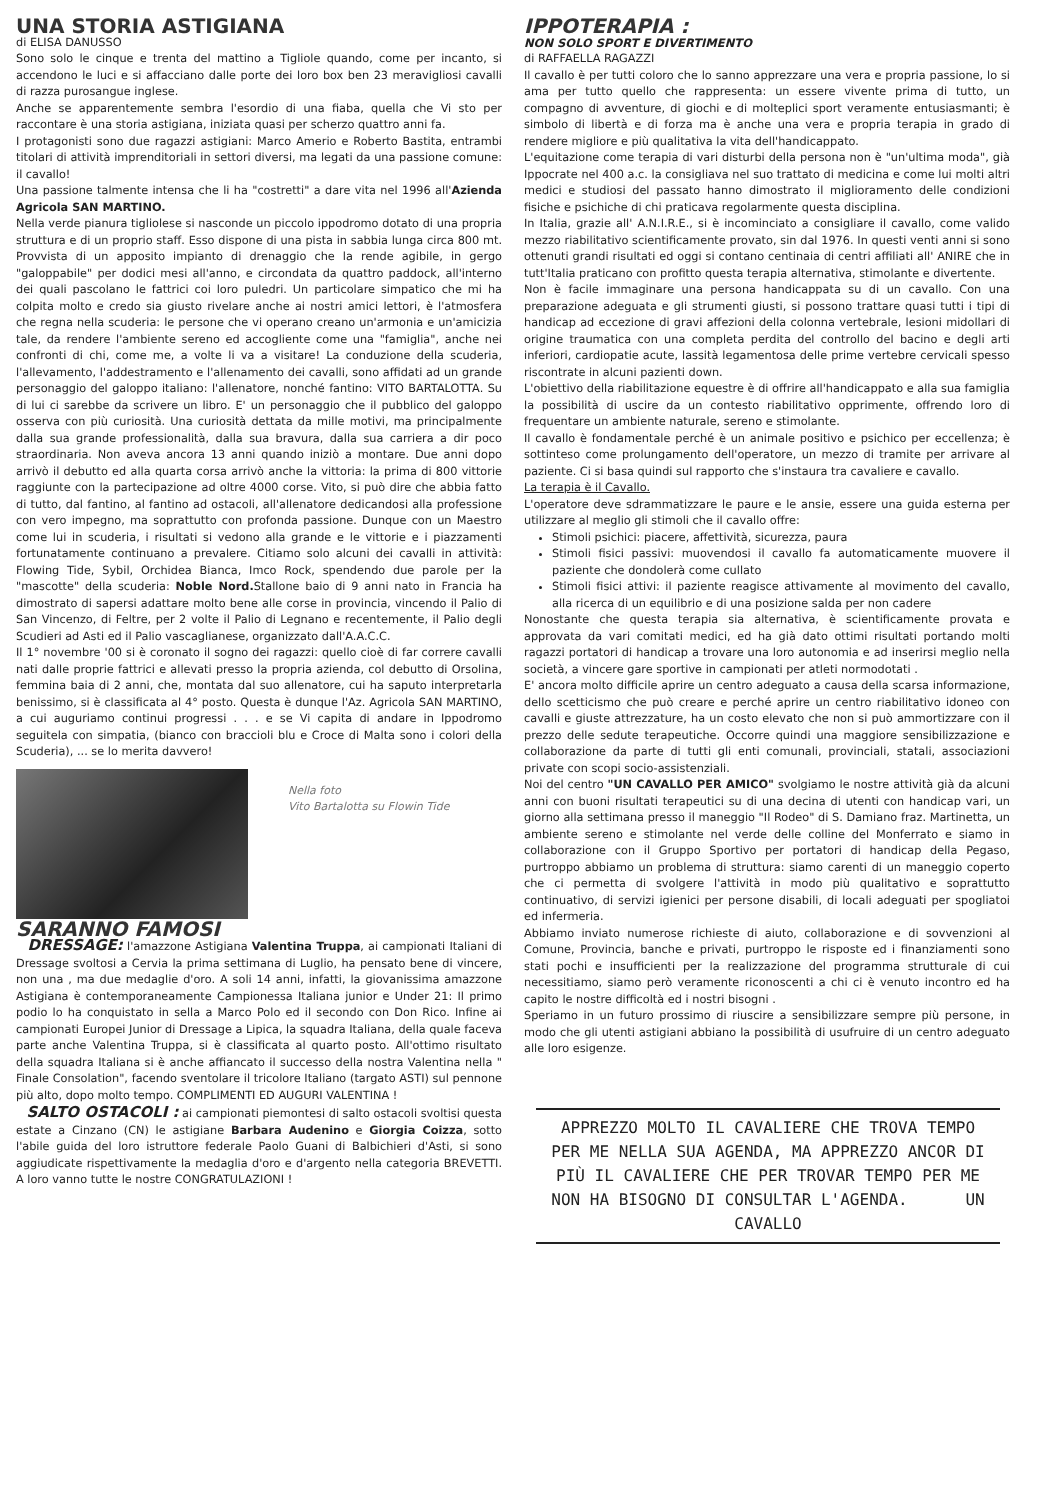UNA STORIA ASTIGIANA
di ELISA DANUSSO
Sono solo le cinque e trenta del mattino a Tigliole quando, come per incanto, si accendono le luci e si affacciano dalle porte dei loro box ben 23 meravigliosi cavalli di razza purosangue inglese.
Anche se apparentemente sembra l'esordio di una fiaba, quella che Vi sto per raccontare è una storia astigiana, iniziata quasi per scherzo quattro anni fa.
I protagonisti sono due ragazzi astigiani: Marco Amerio e Roberto Bastita, entrambi titolari di attività imprenditoriali in settori diversi, ma legati da una passione comune: il cavallo!
Una passione talmente intensa che li ha "costretti" a dare vita nel 1996 all'Azienda Agricola SAN MARTINO.
Nella verde pianura tigliolese si nasconde un piccolo ippodromo dotato di una propria struttura e di un proprio staff. Esso dispone di una pista in sabbia lunga circa 800 mt. Provvista di un apposito impianto di drenaggio che la rende agibile, in gergo "galoppabile" per dodici mesi all'anno, e circondata da quattro paddock, all'interno dei quali pascolano le fattrici coi loro puledri. Un particolare simpatico che mi ha colpita molto e credo sia giusto rivelare anche ai nostri amici lettori, è l'atmosfera che regna nella scuderia: le persone che vi operano creano un'armonia e un'amicizia tale, da rendere l'ambiente sereno ed accogliente come una "famiglia", anche nei confronti di chi, come me, a volte li va a visitare! La conduzione della scuderia, l'allevamento, l'addestramento e l'allenamento dei cavalli, sono affidati ad un grande personaggio del galoppo italiano: l'allenatore, nonché fantino: VITO BARTALOTTA. Su di lui ci sarebbe da scrivere un libro. E' un personaggio che il pubblico del galoppo osserva con più curiosità. Una curiosità dettata da mille motivi, ma principalmente dalla sua grande professionalità, dalla sua bravura, dalla sua carriera a dir poco straordinaria. Non aveva ancora 13 anni quando iniziò a montare. Due anni dopo arrivò il debutto ed alla quarta corsa arrivò anche la vittoria: la prima di 800 vittorie raggiunte con la partecipazione ad oltre 4000 corse. Vito, si può dire che abbia fatto di tutto, dal fantino, al fantino ad ostacoli, all'allenatore dedicandosi alla professione con vero impegno, ma soprattutto con profonda passione. Dunque con un Maestro come lui in scuderia, i risultati si vedono alla grande e le vittorie e i piazzamenti fortunatamente continuano a prevalere. Citiamo solo alcuni dei cavalli in attività: Flowing Tide, Sybil, Orchidea Bianca, Imco Rock, spendendo due parole per la "mascotte" della scuderia: Noble Nord. Stallone baio di 9 anni nato in Francia ha dimostrato di sapersi adattare molto bene alle corse in provincia, vincendo il Palio di San Vincenzo, di Feltre, per 2 volte il Palio di Legnano e recentemente, il Palio degli Scudieri ad Asti ed il Palio vascaglianese, organizzato dall'A.A.C.C.
Il 1° novembre '00 si è coronato il sogno dei ragazzi: quello cioè di far correre cavalli nati dalle proprie fattrici e allevati presso la propria azienda, col debutto di Orsolina, femmina baia di 2 anni, che, montata dal suo allenatore, cui ha saputo interpretarla benissimo, si è classificata al 4° posto. Questa è dunque l'Az. Agricola SAN MARTINO, a cui auguriamo continui progressi . . . e se Vi capita di andare in Ippodromo seguitela con simpatia, (bianco con braccioli blu e Croce di Malta sono i colori della Scuderia), ... se lo merita davvero!
Nella foto
Vito Bartalotta su Flowin Tide
SARANNO FAMOSI
DRESSAGE: l'amazzone Astigiana Valentina Truppa, ai campionati Italiani di Dressage svoltosi a Cervia la prima settimana di Luglio, ha pensato bene di vincere, non una , ma due medaglie d'oro. A soli 14 anni, infatti, la giovanissima amazzone Astigiana è contemporaneamente Campionessa Italiana junior e Under 21: Il primo podio lo ha conquistato in sella a Marco Polo ed il secondo con Don Rico. Infine ai campionati Europei Junior di Dressage a Lipica, la squadra Italiana, della quale faceva parte anche Valentina Truppa, si è classificata al quarto posto. All'ottimo risultato della squadra Italiana si è anche affiancato il successo della nostra Valentina nella " Finale Consolation", facendo sventolare il tricolore Italiano (targato ASTI) sul pennone più alto, dopo molto tempo. COMPLIMENTI ED AUGURI VALENTINA !
SALTO OSTACOLI : ai campionati piemontesi di salto ostacoli svoltisi questa estate a Cinzano (CN) le astigiane Barbara Audenino e Giorgia Coizza, sotto l'abile guida del loro istruttore federale Paolo Guani di Balbichieri d'Asti, si sono aggiudicate rispettivamente la medaglia d'oro e d'argento nella categoria BREVETTI. A loro vanno tutte le nostre CONGRATULAZIONI !
IPPOTERAPIA :
NON SOLO SPORT E DIVERTIMENTO
di RAFFAELLA RAGAZZI
Il cavallo è per tutti coloro che lo sanno apprezzare una vera e propria passione, lo si ama per tutto quello che rappresenta: un essere vivente prima di tutto, un compagno di avventure, di giochi e di molteplici sport veramente entusiasmanti; è simbolo di libertà e di forza ma è anche una vera e propria terapia in grado di rendere migliore e più qualitativa la vita dell'handicappato.
L'equitazione come terapia di vari disturbi della persona non è "un'ultima moda", già Ippocrate nel 400 a.c. la consigliava nel suo trattato di medicina e come lui molti altri medici e studiosi del passato hanno dimostrato il miglioramento delle condizioni fisiche e psichiche di chi praticava regolarmente questa disciplina.
In Italia, grazie all' A.N.I.R.E., si è incominciato a consigliare il cavallo, come valido mezzo riabilitativo scientificamente provato, sin dal 1976. In questi venti anni si sono ottenuti grandi risultati ed oggi si contano centinaia di centri affiliati all' ANIRE che in tutt'Italia praticano con profitto questa terapia alternativa, stimolante e divertente.
Non è facile immaginare una persona handicappata su di un cavallo. Con una preparazione adeguata e gli strumenti giusti, si possono trattare quasi tutti i tipi di handicap ad eccezione di gravi affezioni della colonna vertebrale, lesioni midollari di origine traumatica con una completa perdita del controllo del bacino e degli arti inferiori, cardiopatie acute, lassità legamentosa delle prime vertebre cervicali spesso riscontrate in alcuni pazienti down.
L'obiettivo della riabilitazione equestre è di offrire all'handicappato e alla sua famiglia la possibilità di uscire da un contesto riabilitativo opprimente, offrendo loro di frequentare un ambiente naturale, sereno e stimolante.
Il cavallo è fondamentale perché è un animale positivo e psichico per eccellenza; è sottinteso come prolungamento dell'operatore, un mezzo di tramite per arrivare al paziente. Ci si basa quindi sul rapporto che s'instaura tra cavaliere e cavallo.
La terapia è il Cavallo.
L'operatore deve sdrammatizzare le paure e le ansie, essere una guida esterna per utilizzare al meglio gli stimoli che il cavallo offre:
Stimoli psichici: piacere, affettività, sicurezza, paura
Stimoli fisici passivi: muovendosi il cavallo fa automaticamente muovere il paziente che dondolerà come cullato
Stimoli fisici attivi: il paziente reagisce attivamente al movimento del cavallo, alla ricerca di un equilibrio e di una posizione salda per non cadere
Nonostante che questa terapia sia alternativa, è scientificamente provata e approvata da vari comitati medici, ed ha già dato ottimi risultati portando molti ragazzi portatori di handicap a trovare una loro autonomia e ad inserirsi meglio nella società, a vincere gare sportive in campionati per atleti normodotati .
E' ancora molto difficile aprire un centro adeguato a causa della scarsa informazione, dello scetticismo che può creare e perché aprire un centro riabilitativo idoneo con cavalli e giuste attrezzature, ha un costo elevato che non si può ammortizzare con il prezzo delle sedute terapeutiche. Occorre quindi una maggiore sensibilizzazione e collaborazione da parte di tutti gli enti comunali, provinciali, statali, associazioni private con scopi socio-assistenziali.
Noi del centro "UN CAVALLO PER AMICO" svolgiamo le nostre attività già da alcuni anni con buoni risultati terapeutici su di una decina di utenti con handicap vari, un giorno alla settimana presso il maneggio "Il Rodeo" di S. Damiano fraz. Martinetta, un ambiente sereno e stimolante nel verde delle colline del Monferrato e siamo in collaborazione con il Gruppo Sportivo per portatori di handicap della Pegaso, purtroppo abbiamo un problema di struttura: siamo carenti di un maneggio coperto che ci permetta di svolgere l'attività in modo più qualitativo e soprattutto continuativo, di servizi igienici per persone disabili, di locali adeguati per spogliatoi ed infermeria.
Abbiamo inviato numerose richieste di aiuto, collaborazione e di sovvenzioni al Comune, Provincia, banche e privati, purtroppo le risposte ed i finanziamenti sono stati pochi e insufficienti per la realizzazione del programma strutturale di cui necessitiamo, siamo però veramente riconoscenti a chi ci è venuto incontro ed ha capito le nostre difficoltà ed i nostri bisogni .
Speriamo in un futuro prossimo di riuscire a sensibilizzare sempre più persone, in modo che gli utenti astigiani abbiano la possibilità di usufruire di un centro adeguato alle loro esigenze.
APPREZZO MOLTO IL CAVALIERE CHE TROVA TEMPO PER ME NELLA SUA AGENDA, MA APPREZZO ANCOR DI PIÙ IL CAVALIERE CHE PER TROVAR TEMPO PER ME NON HA BISOGNO DI CONSULTAR L'AGENDA. UN CAVALLO